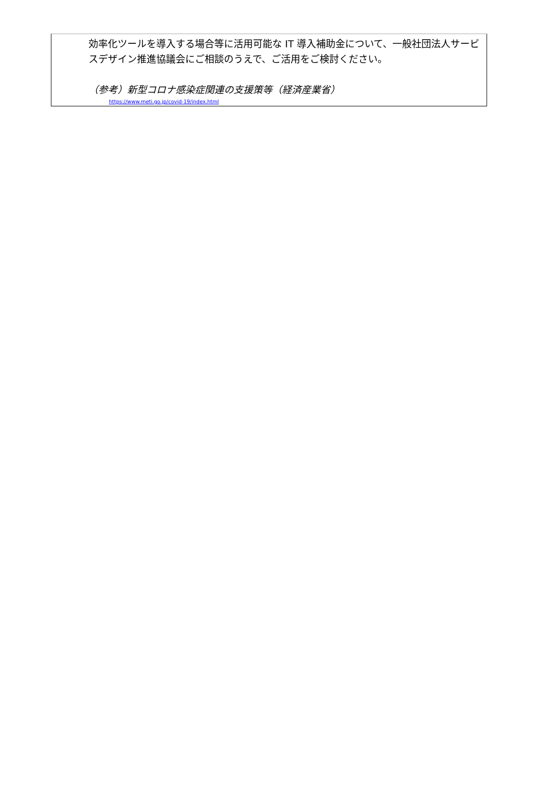効率化ツールを導入する場合等に活用可能な IT 導入補助金について、一般社団法人サービスデザイン推進協議会にご相談のうえで、ご活用をご検討ください。
（参考）新型コロナ感染症関連の支援策等（経済産業省）
https://www.meti.go.jp/covid-19/index.html